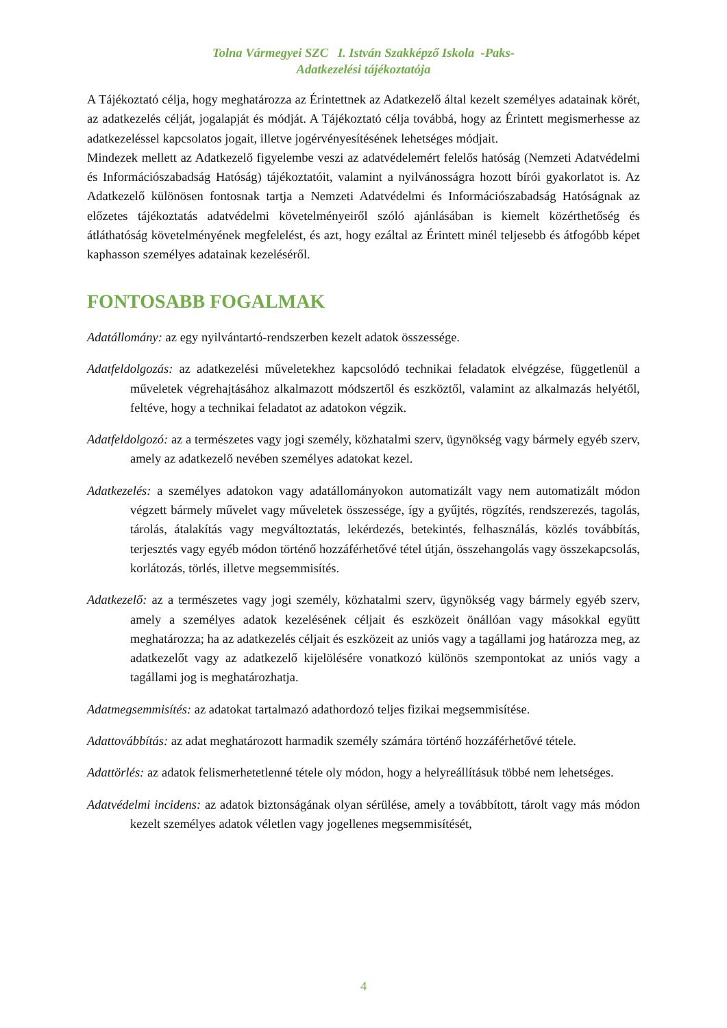Tolna Vármegyei SZC I. István Szakképző Iskola -Paks-
Adatkezelési tájékoztatója
A Tájékoztató célja, hogy meghatározza az Érintettnek az Adatkezelő által kezelt személyes adatainak körét, az adatkezelés célját, jogalapját és módját. A Tájékoztató célja továbbá, hogy az Érintett megismerhesse az adatkezeléssel kapcsolatos jogait, illetve jogérvényesítésének lehetséges módjait.
Mindezek mellett az Adatkezelő figyelembe veszi az adatvédelemért felelős hatóság (Nemzeti Adatvédelmi és Információszabadság Hatóság) tájékoztatóit, valamint a nyilvánosságra hozott bírói gyakorlatot is. Az Adatkezelő különösen fontosnak tartja a Nemzeti Adatvédelmi és Információszabadság Hatóságnak az előzetes tájékoztatás adatvédelmi követelményeiről szóló ajánlásában is kiemelt közérthetőség és átláthatóság követelményének megfelelést, és azt, hogy ezáltal az Érintett minél teljesebb és átfogóbb képet kaphasson személyes adatainak kezeléséről.
FONTOSABB FOGALMAK
Adatállomány: az egy nyilvántartó-rendszerben kezelt adatok összessége.
Adatfeldolgozás: az adatkezelési műveletekhez kapcsolódó technikai feladatok elvégzése, függetlenül a műveletek végrehajtásához alkalmazott módszertől és eszköztől, valamint az alkalmazás helyétől, feltéve, hogy a technikai feladatot az adatokon végzik.
Adatfeldolgozó: az a természetes vagy jogi személy, közhatalmi szerv, ügynökség vagy bármely egyéb szerv, amely az adatkezelő nevében személyes adatokat kezel.
Adatkezelés: a személyes adatokon vagy adatállományokon automatizált vagy nem automatizált módon végzett bármely művelet vagy műveletek összessége, így a gyűjtés, rögzítés, rendszerezés, tagolás, tárolás, átalakítás vagy megváltoztatás, lekérdezés, betekintés, felhasználás, közlés továbbítás, terjesztés vagy egyéb módon történő hozzáférhetővé tétel útján, összehangolás vagy összekapcsolás, korlátozás, törlés, illetve megsemmisítés.
Adatkezelő: az a természetes vagy jogi személy, közhatalmi szerv, ügynökség vagy bármely egyéb szerv, amely a személyes adatok kezelésének céljait és eszközeit önállóan vagy másokkal együtt meghatározza; ha az adatkezelés céljait és eszközeit az uniós vagy a tagállami jog határozza meg, az adatkezelőt vagy az adatkezelő kijelölésére vonatkozó különös szempontokat az uniós vagy a tagállami jog is meghatározhatja.
Adatmegsemmisítés: az adatokat tartalmazó adathordozó teljes fizikai megsemmisítése.
Adattovábbítás: az adat meghatározott harmadik személy számára történő hozzáférhetővé tétele.
Adattörlés: az adatok felismerhetetlenné tétele oly módon, hogy a helyreállításuk többé nem lehetséges.
Adatvédelmi incidens: az adatok biztonságának olyan sérülése, amely a továbbított, tárolt vagy más módon kezelt személyes adatok véletlen vagy jogellenes megsemmisítését,
4